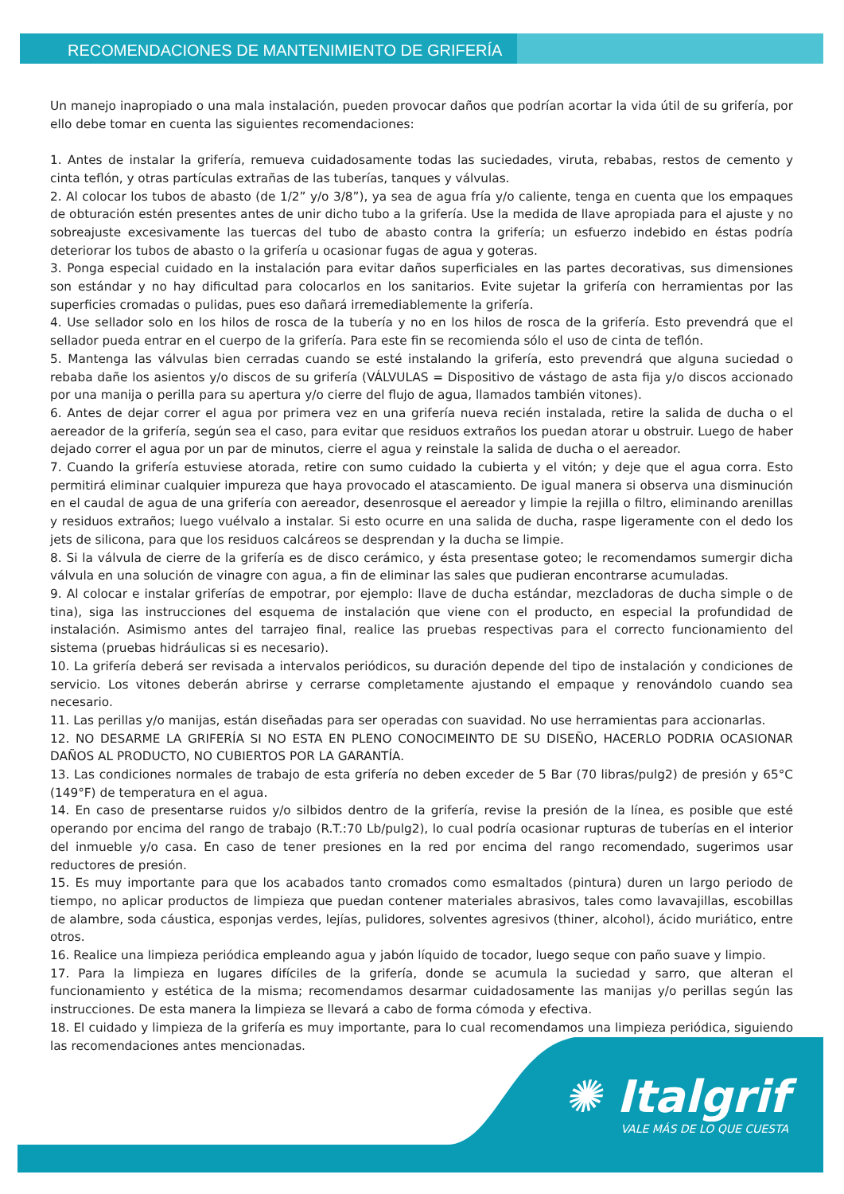RECOMENDACIONES DE MANTENIMIENTO DE GRIFERÍA
Un manejo inapropiado o una mala instalación, pueden provocar daños que podrían acortar la vida útil de su grifería, por ello debe tomar en cuenta las siguientes recomendaciones:
1. Antes de instalar la grifería, remueva cuidadosamente todas las suciedades, viruta, rebabas, restos de cemento y cinta teflón, y otras partículas extrañas de las tuberías, tanques y válvulas.
2. Al colocar los tubos de abasto (de 1/2” y/o 3/8”), ya sea de agua fría y/o caliente, tenga en cuenta que los empaques de obturación estén presentes antes de unir dicho tubo a la grifería. Use la medida de llave apropiada para el ajuste y no sobreajuste excesivamente las tuercas del tubo de abasto contra la grifería; un esfuerzo indebido en éstas podría deteriorar los tubos de abasto o la grifería u ocasionar fugas de agua y goteras.
3. Ponga especial cuidado en la instalación para evitar daños superficiales en las partes decorativas, sus dimensiones son estándar y no hay dificultad para colocarlos en los sanitarios. Evite sujetar la grifería con herramientas por las superficies cromadas o pulidas, pues eso dañará irremediablemente la grifería.
4. Use sellador solo en los hilos de rosca de la tubería y no en los hilos de rosca de la grifería. Esto prevendrá que el sellador pueda entrar en el cuerpo de la grifería. Para este fin se recomienda sólo el uso de cinta de teflón.
5. Mantenga las válvulas bien cerradas cuando se esté instalando la grifería, esto prevendrá que alguna suciedad o rebaba dañe los asientos y/o discos de su grifería (VÁLVULAS = Dispositivo de vástago de asta fija y/o discos accionado por una manija o perilla para su apertura y/o cierre del flujo de agua, llamados también vitones).
6. Antes de dejar correr el agua por primera vez en una grifería nueva recién instalada, retire la salida de ducha o el aereador de la grifería, según sea el caso, para evitar que residuos extraños los puedan atorar u obstruir. Luego de haber dejado correr el agua por un par de minutos, cierre el agua y reinstale la salida de ducha o el aereador.
7. Cuando la grifería estuviese atorada, retire con sumo cuidado la cubierta y el vitón; y deje que el agua corra. Esto permitirá eliminar cualquier impureza que haya provocado el atascamiento. De igual manera si observa una disminución en el caudal de agua de una grifería con aereador, desenrosque el aereador y limpie la rejilla o filtro, eliminando arenillas y residuos extraños; luego vuélvalo a instalar. Si esto ocurre en una salida de ducha, raspe ligeramente con el dedo los jets de silicona, para que los residuos calcáreos se desprendan y la ducha se limpie.
8. Si la válvula de cierre de la grifería es de disco cerámico, y ésta presentase goteo; le recomendamos sumergir dicha válvula en una solución de vinagre con agua, a fin de eliminar las sales que pudieran encontrarse acumuladas.
9. Al colocar e instalar griferías de empotrar, por ejemplo: llave de ducha estándar, mezcladoras de ducha simple o de tina), siga las instrucciones del esquema de instalación que viene con el producto, en especial la profundidad de instalación. Asimismo antes del tarrajeo final, realice las pruebas respectivas para el correcto funcionamiento del sistema (pruebas hidráulicas si es necesario).
10. La grifería deberá ser revisada a intervalos periódicos, su duración depende del tipo de instalación y condiciones de servicio. Los vitones deberán abrirse y cerrarse completamente ajustando el empaque y renovándolo cuando sea necesario.
11. Las perillas y/o manijas, están diseñadas para ser operadas con suavidad. No use herramientas para accionarlas.
12. NO DESARME LA GRIFERÍA SI NO ESTA EN PLENO CONOCIMEINTO DE SU DISEÑO, HACERLO PODRIA OCASIONAR DAÑOS AL PRODUCTO, NO CUBIERTOS POR LA GARANTÍA.
13. Las condiciones normales de trabajo de esta grifería no deben exceder de 5 Bar (70 libras/pulg2) de presión y 65°C (149°F) de temperatura en el agua.
14. En caso de presentarse ruidos y/o silbidos dentro de la grifería, revise la presión de la línea, es posible que esté operando por encima del rango de trabajo (R.T.:70 Lb/pulg2), lo cual podría ocasionar rupturas de tuberías en el interior del inmueble y/o casa. En caso de tener presiones en la red por encima del rango recomendado, sugerimos usar reductores de presión.
15. Es muy importante para que los acabados tanto cromados como esmaltados (pintura) duren un largo periodo de tiempo, no aplicar productos de limpieza que puedan contener materiales abrasivos, tales como lavavajillas, escobillas de alambre, soda cáustica, esponjas verdes, lejías, pulidores, solventes agresivos (thiner, alcohol), ácido muriático, entre otros.
16. Realice una limpieza periódica empleando agua y jabón líquido de tocador, luego seque con paño suave y limpio.
17. Para la limpieza en lugares difíciles de la grifería, donde se acumula la suciedad y sarro, que alteran el funcionamiento y estética de la misma; recomendamos desarmar cuidadosamente las manijas y/o perillas según las instrucciones. De esta manera la limpieza se llevará a cabo de forma cómoda y efectiva.
18. El cuidado y limpieza de la grifería es muy importante, para lo cual recomendamos una limpieza periódica, siguiendo las recomendaciones antes mencionadas.
✺ Italgrif
VALE MÁS DE LO QUE CUESTA